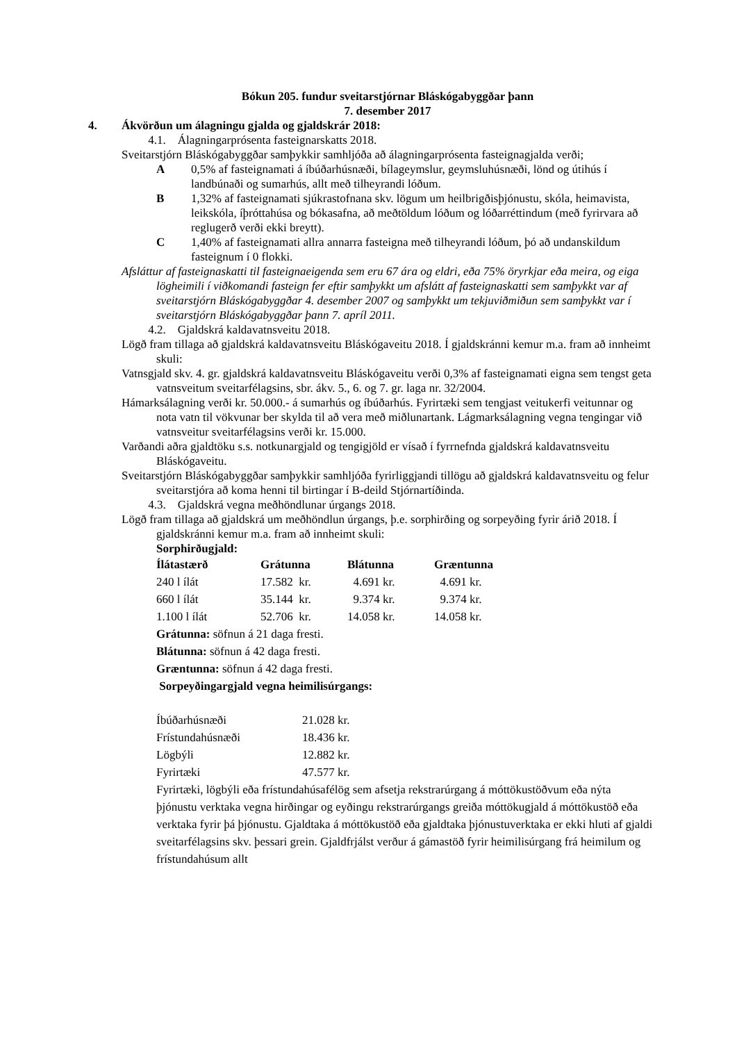Bókun 205. fundur sveitarstjórnar Bláskógabyggðar þann
7. desember 2017
4. Ákvörðun um álagningu gjalda og gjaldskrár 2018:
4.1. Álagningarprósenta fasteignarskatts 2018.
Sveitarstjórn Bláskógabyggðar samþykkir samhljóða að álagningarprósenta fasteignagjalda verði;
A 0,5% af fasteignamati á íbúðarhúsnæði, bílageymslur, geymsluhúsnæði, lönd og útihús í landbúnaði og sumarhús, allt með tilheyrandi lóðum.
B 1,32% af fasteignamati sjúkrastofnana skv. lögum um heilbrigðisþjónustu, skóla, heimavista, leikskóla, íþróttahúsa og bókasafna, að meðtöldum lóðum og lóðarréttindum (með fyrirvara að reglugerð verði ekki breytt).
C 1,40% af fasteignamati allra annarra fasteigna með tilheyrandi lóðum, þó að undanskildum fasteignum í 0 flokki.
Afsláttur af fasteignaskatti til fasteignaeigenda sem eru 67 ára og eldri, eða 75% öryrkjar eða meira, og eiga lögheimili í viðkomandi fasteign fer eftir samþykkt um afslátt af fasteignaskatti sem samþykkt var af sveitarstjórn Bláskógabyggðar 4. desember 2007 og samþykkt um tekjuviðmiðun sem samþykkt var í sveitarstjórn Bláskógabyggðar þann 7. apríl 2011.
4.2. Gjaldskrá kaldavatnsveitu 2018.
Lögð fram tillaga að gjaldskrá kaldavatnsveitu Bláskógaveitu 2018. Í gjaldskránni kemur m.a. fram að innheimt skuli:
Vatnsgjald skv. 4. gr. gjaldskrá kaldavatnsveitu Bláskógaveitu verði 0,3% af fasteignamati eigna sem tengst geta vatnsveitum sveitarfélagsins, sbr. ákv. 5., 6. og 7. gr. laga nr. 32/2004.
Hámarksálagning verði kr. 50.000.- á sumarhús og íbúðarhús. Fyrirtæki sem tengjast veitukerfi veitunnar og nota vatn til vökvunar ber skylda til að vera með miðlunartank. Lágmarksálagning vegna tengingar við vatnsveitur sveitarfélagsins verði kr. 15.000.
Varðandi aðra gjaldtöku s.s. notkunargjald og tengigjöld er vísað í fyrrnefnda gjaldskrá kaldavatnsveitu Bláskógaveitu.
Sveitarstjórn Bláskógabyggðar samþykkir samhljóða fyrirliggjandi tillögu að gjaldskrá kaldavatnsveitu og felur sveitarstjóra að koma henni til birtingar í B-deild Stjórnartíðinda.
4.3. Gjaldskrá vegna meðhöndlunar úrgangs 2018.
Lögð fram tillaga að gjaldskrá um meðhöndlun úrgangs, þ.e. sorphirðing og sorpeyðing fyrir árið 2018. Í gjaldskránni kemur m.a. fram að innheimt skuli:
Sorphirðugjald:
| Ílátastærð | Grátunna | Blátunna | Græntunna |
| --- | --- | --- | --- |
| 240 l ílát | 17.582 kr. | 4.691 kr. | 4.691 kr. |
| 660 l ílát | 35.144 kr. | 9.374 kr. | 9.374 kr. |
| 1.100 l ílát | 52.706 kr. | 14.058 kr. | 14.058 kr. |
Grátunna: söfnun á 21 daga fresti.
Blátunna: söfnun á 42 daga fresti.
Græntunna: söfnun á 42 daga fresti.
Sorpeyðingargjald vegna heimilisúrgangs:
| Íbúðarhúsnæði | 21.028 kr. |
| Frístundahúsnæði | 18.436 kr. |
| Lögbýli | 12.882 kr. |
| Fyrirtæki | 47.577 kr. |
Fyrirtæki, lögbýli eða frístundahúsafélög sem afsetja rekstrarúrgang á móttökustöðvum eða nýta þjónustu verktaka vegna hirðingar og eyðingu rekstrarúrgangs greiða móttökugjald á móttökustöð eða verktaka fyrir þá þjónustu. Gjaldtaka á móttökustöð eða gjaldtaka þjónustuverktaka er ekki hluti af gjaldi sveitarfélagsins skv. þessari grein. Gjaldfrjálst verður á gámastöð fyrir heimilisúrgang frá heimilum og frístundahúsum allt